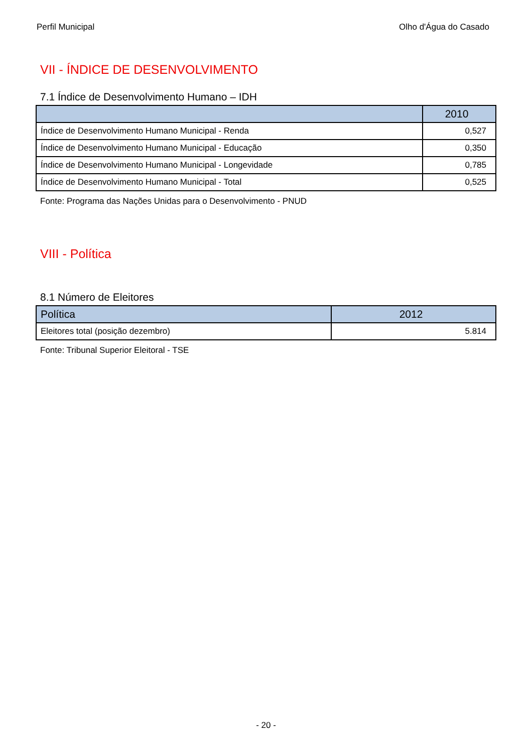Perfil Municipal Olho d'Água do Casado
VII - ÍNDICE DE DESENVOLVIMENTO
7.1 Índice de Desenvolvimento Humano – IDH
| | 2010 |
| --- | --- |
| Índice de Desenvolvimento Humano Municipal - Renda | 0,527 |
| Índice de Desenvolvimento Humano Municipal - Educação | 0,350 |
| Índice de Desenvolvimento Humano Municipal - Longevidade | 0,785 |
| Índice de Desenvolvimento Humano Municipal - Total | 0,525 |
Fonte: Programa das Nações Unidas para o Desenvolvimento - PNUD
VIII - Política
8.1 Número de Eleitores
| Política | 2012 |
| --- | --- |
| Eleitores total (posição dezembro) | 5.814 |
Fonte: Tribunal Superior Eleitoral - TSE
- 20 -